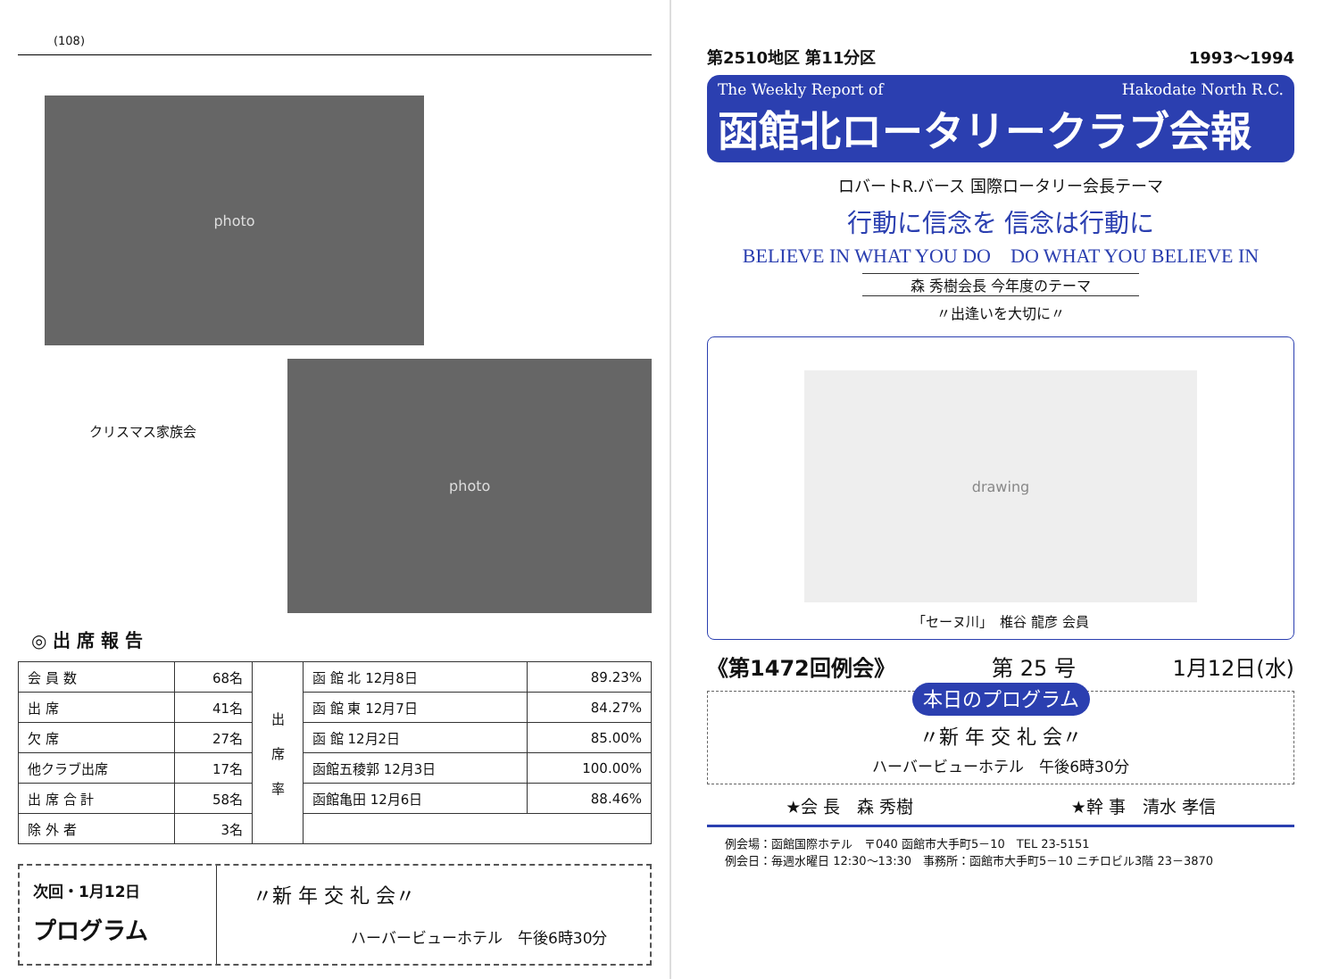(108)
photo
クリスマス家族会
photo
◎ 出 席 報 告
| 会 員 数 | 68名 | 出 席 率 | 函 館 北 12月8日 | 89.23% |
| 出 席 | 41名 | | 函 館 東 12月7日 | 84.27% |
| 欠 席 | 27名 | | 函 館 12月2日 | 85.00% |
| 他クラブ出席 | 17名 | | 函館五稜郭 12月3日 | 100.00% |
| 出 席 合 計 | 58名 | | 函館亀田 12月6日 | 88.46% |
| 除 外 者 | 3名 | | | |
次回・1月12日
プログラム
〃新 年 交 礼 会〃
ハーバービューホテル　午後6時30分
第2510地区 第11分区 1993～1994
The Weekly Report of Hakodate North R.C.
函館北ロータリークラブ会報
ロバートR.バース 国際ロータリー会長テーマ
行動に信念を 信念は行動に
BELIEVE IN WHAT YOU DO　DO WHAT YOU BELIEVE IN
森 秀樹会長 今年度のテーマ
〃出逢いを大切に〃
drawing
「セーヌ川」　椎谷 龍彦 会員
《第1472回例会》 第 25 号 1月12日(水)
本日のプログラム
〃新 年 交 礼 会〃
ハーバービューホテル　午後6時30分
★会 長　森 秀樹 ★幹 事　清水 孝信
例会場：函館国際ホテル　〒040 函館市大手町5－10　TEL 23-5151
例会日：毎週水曜日 12:30～13:30　事務所：函館市大手町5－10 ニチロビル3階 23－3870